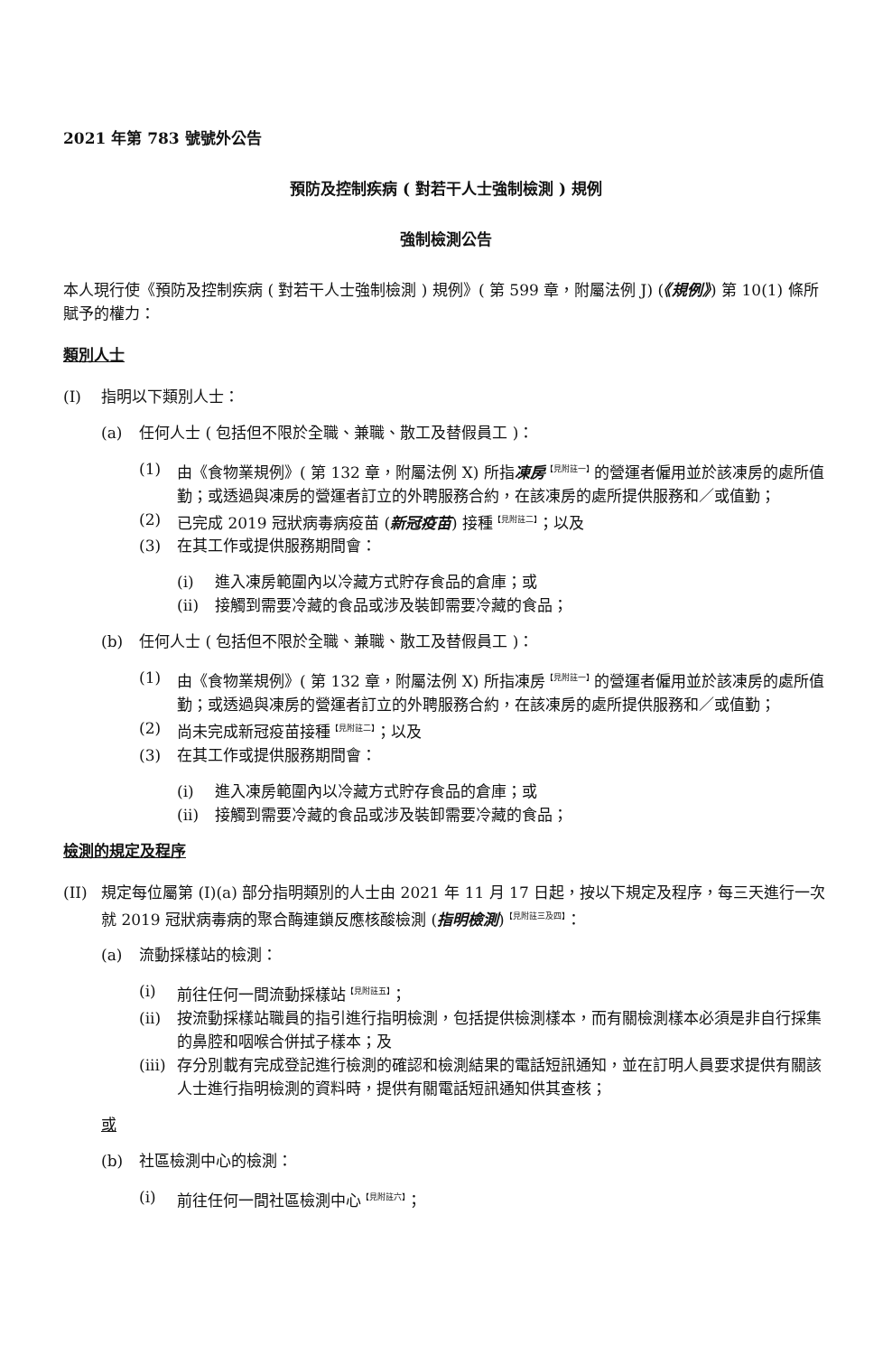2021 年第 783 號號外公告
預防及控制疾病 ( 對若干人士強制檢測 ) 規例
強制檢測公告
本人現行使《預防及控制疾病 ( 對若干人士強制檢測 ) 規例》( 第 599 章，附屬法例 J) (《規例》) 第 10(1) 條所賦予的權力：
類別人士
(I) 指明以下類別人士：
(a) 任何人士 ( 包括但不限於全職、兼職、散工及替假員工 )：
(1) 由《食物業規例》( 第 132 章，附屬法例 X) 所指凍房<sup>【見附註一】</sup>的營運者僱用並於該凍房的處所值勤；或透過與凍房的營運者訂立的外聘服務合約，在該凍房的處所提供服務和／或值勤；
(2) 已完成 2019 冠狀病毒病疫苗 (新冠疫苗) 接種<sup>【見附註二】</sup>；以及
(3) 在其工作或提供服務期間會：
(i) 進入凍房範圍內以冷藏方式貯存食品的倉庫；或
(ii) 接觸到需要冷藏的食品或涉及裝卸需要冷藏的食品；
(b) 任何人士 ( 包括但不限於全職、兼職、散工及替假員工 )：
(1) 由《食物業規例》( 第 132 章，附屬法例 X) 所指凍房<sup>【見附註一】</sup>的營運者僱用並於該凍房的處所值勤；或透過與凍房的營運者訂立的外聘服務合約，在該凍房的處所提供服務和／或值勤；
(2) 尚未完成新冠疫苗接種<sup>【見附註二】</sup>；以及
(3) 在其工作或提供服務期間會：
(i) 進入凍房範圍內以冷藏方式貯存食品的倉庫；或
(ii) 接觸到需要冷藏的食品或涉及裝卸需要冷藏的食品；
檢測的規定及程序
(II) 規定每位屬第 (I)(a) 部分指明類別的人士由 2021 年 11 月 17 日起，按以下規定及程序，每三天進行一次就 2019 冠狀病毒病的聚合酶連鎖反應核酸檢測 (指明檢測)<sup>【見附註三及四】</sup>：
(a) 流動採樣站的檢測：
(i) 前往任何一間流動採樣站<sup>【見附註五】</sup>；
(ii) 按流動採樣站職員的指引進行指明檢測，包括提供檢測樣本，而有關檢測樣本必須是非自行採集的鼻腔和咽喉合併拭子樣本；及
(iii) 存分別載有完成登記進行檢測的確認和檢測結果的電話短訊通知，並在訂明人員要求提供有關該人士進行指明檢測的資料時，提供有關電話短訊通知供其查核；
或
(b) 社區檢測中心的檢測：
(i) 前往任何一間社區檢測中心<sup>【見附註六】</sup>；